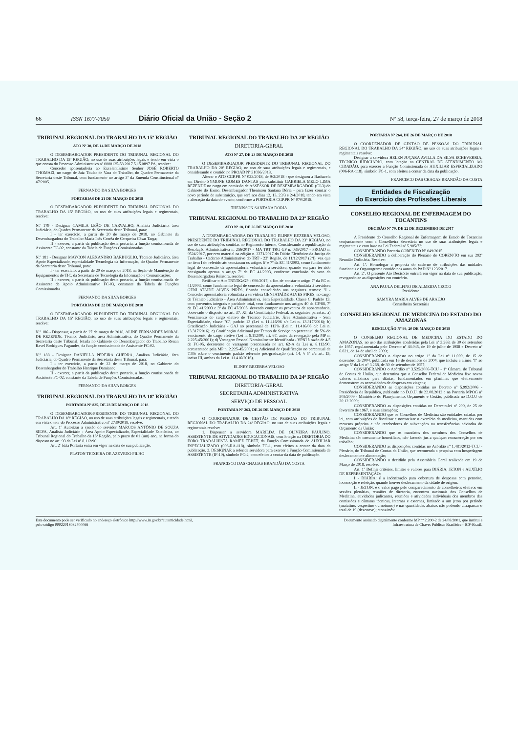66 ISSN 1677-7050 Diário Oficial da União - Seção 2 Nº 58, terça-feira, 27 de março de 2018
TRIBUNAL REGIONAL DO TRABALHO DA 15ª REGIÃO
ATO Nº 30, DE 14 DE MARÇO DE 2018
O DESEMBARGADOR PRESIDENTE DO TRIBUNAL REGIONAL DO TRABALHO DA 15ª REGIÃO, no uso de suas atribuições legais e tendo em vista o que consta do Processo Administrativo nº 0000125-58.2017.5.15.0897 PA, resolve:
Conceder aposentadoria ao Excelentíssimo Senhor JOSÉ ROBERTO THOMAZI, no cargo de Juiz Titular de Vara do Trabalho, do Quadro Permanente da Secretaria deste Tribunal, com fundamento no artigo 3º da Emenda Constitucional nº 47/2005.
FERNANDO DA SILVA BORGES
PORTARIAS DE 21 DE MARÇO DE 2018
O DESEMBARGADOR PRESIDENTE DO TRIBUNAL REGIONAL DO TRABALHO DA 15ª REGIÃO, no uso de suas atribuições legais e regimentais, resolve:
N.º 179 - Designar CAMILA LEÃO DE CARVALHO, Analista Judiciário, área Judiciária, do Quadro Permanente da Secretaria deste Tribunal, para:
I - ter exercício, a partir de 20 de março de 2018, no Gabinete da Desembargadora do Trabalho Maria Inês Corrêa de Cerqueira César Targa;
II - exercer, a partir da publicação desta portaria, a função comissionada de Assistente FC-02, constante da Tabela de Funções Comissionadas.
N.º 181 - Designar MAYCON ALEXANDRO BARBUGLIO, Técnico Judiciário, área Apoio Especializado, especialidade Tecnologia da Informação, do Quadro Permanente da Secretaria deste Tribunal, para:
I - ter exercício, a partir de 20 de março de 2018, na Seção de Manutenção de Equipamentos de TIC, da Secretaria de Tecnologia da Informação e Comunicações;
II - exercer, a partir da publicação desta portaria, a função comissionada de Assistente de Apoio Administrativo FC-03, constante da Tabela de Funções Comissionadas.
FERNANDO DA SILVA BORGES
PORTARIAS DE 22 DE MARÇO DE 2018
O DESEMBARGADOR PRESIDENTE DO TRIBUNAL REGIONAL DO TRABALHO DA 15ª REGIÃO, no uso de suas atribuições legais e regimentais, resolve:
N.º 186 - Dispensar, a partir de 27 de março de 2018, ALINE FERNANDEZ MORAL DE REZENDE, Técnico Judiciário, área Administrativa, do Quadro Permanente da Secretaria deste Tribunal, lotada no Gabinete do Desembargador do Trabalho Renan Ravel Rodrigues Fagundes, da função comissionada de Assistente FC-02.
N.º 188 - Designar DANIELLA PEREIRA GUERRA, Analista Judiciário, área Judiciária, do Quadro Permanente da Secretaria deste Tribunal, para:
I - ter exercício, a partir de 22 de março de 2018, no Gabinete do Desembargador do Trabalho Henrique Damiano;
II - exercer, a partir da publicação desta portaria, a função comissionada de Assistente FC-02, constante da Tabela de Funções Comissionadas.
FERNANDO DA SILVA BORGES
TRIBUNAL REGIONAL DO TRABALHO DA 18ª REGIÃO
PORTARIA Nº 825, DE 23 DE MARÇO DE 2018
O DESEMBARGADOR-PRESIDENTE DO TRIBUNAL REGIONAL DO TRABALHO DA 18ª REGIÃO, no uso de suas atribuições legais e regimentais, e tendo em vista o teor do Processo Administrativo nº 2730/2018, resolve:
Art. 1º Autorizar a cessão do servidor MARCOS ANTÔNIO DE SOUZA SILVA, Analista Judiciário - Área Apoio Especializado, Especialidade Estatística, ao Tribunal Regional do Trabalho da 16ª Região, pelo prazo de 01 (um) ano, na forma do disposto no art. 93 da Lei nº 8.112/90.
Art. 2º Esta Portaria entra em vigor na data de sua publicação.
PLATON TEIXEIRA DE AZEVEDO FILHO
TRIBUNAL REGIONAL DO TRABALHO DA 20ª REGIÃO
DIRETORIA-GERAL
ATO Nº 27, DE 23 DE MARÇO DE 2018
O DESEMBARGADOR PRESIDENTE DO TRIBUNAL REGIONAL DO TRABALHO DA 20ª REGIÃO, no uso de suas atribuições legais e regimentais, e considerando o contido no PROAD Nº 31036/2018,
Alterar o ATO CGP.PR Nº 023/2018, de 9/3/2018 - que designou a Bacharela em Direito SYMONE GOMES DANTAS para substituir GABRIELA MELO LIMA REZENDE no cargo em comissão de ASSESSOR DE DESEMBARGADOR (CJ-3) do Gabinete do Exmo. Desembargador Thenisson Santana Dória - para fazer constar o novo período de substituição, que será nos dias 12, 13, 23/3 e 2/4/2018, tendo em vista a alteração da data do evento, conforme a PORTARIA CGP.PR Nº 070/2018.
THENISSON SANTANA DÓRIA
TRIBUNAL REGIONAL DO TRABALHO DA 23ª REGIÃO
ATO Nº 18, DE 26 DE MARÇO DE 2018
A DESEMBARGADORA DO TRABALHO ELINEY BEZERRA VELOSO, PRESIDENTE DO TRIBUNAL REGIONAL DO TRABALHO DA 23ª REGIÃO, no uso de suas atribuições contidas no Regimento Interno, Considerando a republicação da Resolução Administrativa n. 256/2017 - MA TRT TRG GP n. 035/2017 - PROAD n. 9524/2017, por erro material na edição n. 2371/2017 do Diário Eletrônico da Justiça do Trabalho - Caderno Administrativo do TRT - 23ª Região, de 11/12/2017 (2ªf), vez que no item I do referido ato constaram os artigos 6º e 7º da EC 41/2003, como fundamento legal de concessão da aposentadoria voluntária à servidora, quando era para ter sido consignado apenas o artigo 7º da EC 41/2003, conforme conclusão do voto da Desembargadora Relatora, resolve:
Retificar o Ato TRT/DG/GP - 096/2017, a fim de constar o artigo 7º da EC n. 41/2003, como fundamento legal de concessão da aposentadoria voluntária à servidora GENI ATAÍDE ALVES PIRES, ficando consolidado nos seguintes termos: "I - Conceder aposentadoria voluntária à servidora GENI ATAÍDE ALVES PIRES, no cargo de Técnico Judiciário - Área Administrativa, Sem Especialidade, Classe C, Padrão 13, com proventos integrais e paridade total, com fundamento nos artigos 40 da CF/88, 7º da EC 41/2003 e 3º da EC 47/2005, devendo compor os proventos de aposentadoria, observado o disposto no art. 37, XI, da Constituição Federal, as seguintes parcelas: a) Vencimento do cargo efetivo de Técnico Judiciário, Área Administrativa - Sem Especialidade, classe "C", padrão 13 (Lei n. 11.416/06 c/c Lei n. 13.317/2016); b) Gratificação Judiciária - GAJ no percentual de 113% (Lei n. 11.416/06 c/c Lei n. 13.317/2016); c) Gratificação Adicional por Tempo de Serviço no percentual de 5% do vencimento do cargo efetivo (Lei n. 8.112/90, art. 67, antes da revogação pela MP n. 2.225-45/2001); d) Vantagem Pessoal Nominalmente Identificada - VPNI à razão de 4/5 de FC-05, decorrente de vantagem preconizada no art. 62-A da Lei n. 8.112/90, acrescentado pela MP n. 2.225-45/2001; e) Adicional de Qualificação no percentual de 7,5% sobre o vencimento padrão referente pós-graduação (art. 14, § 5º c/c art. 15, inciso III, ambos da Lei n. 11.416/2016).
ELINEY BEZERRA VELOSO
TRIBUNAL REGIONAL DO TRABALHO DA 24ª REGIÃO
DIRETORIA-GERAL
SECRETARIA ADMINISTRATIVA
SERVIÇO DE PESSOAL
PORTARIA Nº 263, DE 26 DE MARÇO DE 2018
O COORDENADOR DE GESTÃO DE PESSOAS DO TRIBUNAL REGIONAL DO TRABALHO DA 24ª REGIÃO, no uso de suas atribuições legais e regimentais resolve:
1. Dispensar a servidora MARILDA DE OLIVEIRA PAULINO, ASSISTENTE DE ATIVIDADES EDUCACIONAIS, com lotação na DIRETORIA DO FORO TRABALHISTA RAMEZ TEBET, da Função Comissionada de AUXILIAR ESPECIALIZADO (006-RA-118), símbolo FC-1, com efeitos a contar da data da publicação. 2. DESIGNAR a referida servidora para exercer a Função Comissionada de ASSISTENTE (IF-10), símbolo FC-2, com efeitos a contar da data de publicação.
FRANCISCO DAS CHAGAS BRANDÃO DA COSTA
PORTARIA Nº 264, DE 26 DE MARÇO DE 2018
O COORDENADOR DE GESTÃO DE PESSOAS DO TRIBUNAL REGIONAL DO TRABALHO DA 24ª REGIÃO, no uso de suas atribuições legais e regimentais resolve:
Designar a servidora HELEN JUÇARA AVILLA DA SILVA ECHEVERRIA, TÉCNICO JUDICIÁRIO, com lotação na CENTRAL DE ATENDIMENTO AO CIDADÃO, para exercer a Função Comissionada de AUXILIAR ESPECIALIZADO (006-RA-118), símbolo FC-1, com efeitos a contar da data da publicação.
FRANCISCO DAS CHAGAS BRANDÃO DA COSTA
Entidades de Fiscalização
do Exercício das Profissões Liberais
CONSELHO REGIONAL DE ENFERMAGEM DO TOCANTINS
DECISÃO Nº 79, DE 22 DE DEZEMBRO DE 2017
A Presidente do Conselho Regional de Enfermagem do Estado do Tocantins conjuntamente com a Conselheira Secretária no uso de suas atribuições legais e regimentais e com base na Lei Federal nº 5.905/73;
CONSIDERANDO Portaria COREN TO Nº 049/2015.
CONSIDERANDO a deliberação do Plenário do COREN/TO em sua 292ª Reunião Ordinária. Resolve:
Art. 1º. Homologar a proposta do caderno de atribuições das unidades funcionais e Organograma contido nos autos do PAD Nº 123/2017.
Art. 2º. O presente Ato Decisório entrará em vigor na data de sua publicação, revogando-se as disposições em contrário.
ANA PAULA DELFINO DE ALMEIDA CECCO
Presidente
SAMYRA MARIA ALVES DE ARAÚJO
Conselheira Secretária
CONSELHO REGIONAL DE MEDICINA DO ESTADO DO AMAZONAS
RESOLUÇÃO Nº 99, 20 DE MARÇO DE 2018
O CONSELHO REGIONAL DE MEDICINA DO ESTADO DO AMAZONAS, no uso das atribuições conferidas pela Lei nº 3.268, de 30 de setembro de 1957, regulamentada pelo Decreto nº 44.045, de 19 de julho de 1958 e Decreto nº 6.821, de 14 de abril de 2009;
CONSIDERANDO o disposto no artigo 1º da Lei nº 11.000, de 15 de dezembro de 2004, publicada em 16 de dezembro de 2004, que incluiu a alínea "l" ao artigo 5º da Lei nº 3.268, de 30 de setembro de 1957;
CONSIDERANDO o Acórdão nº 3.525/2006-TCU - 1ª Câmara, do Tribunal de Contas da União, que determina que o Conselho Federal de Medicina fixe novos valores máximos para diárias, fundamentados em planilhas que efetivamente demonstrem as necessidades de despesas em viagens;
CONSIDERANDO as disposições contidas no Decreto nº 5.992/2006 - Presidência da República, publicado no D.O.U. de 22.08.2012 e na Portaria MPOG nº 505/2009 - Ministério do Planejamento, Orçamento e Gestão, publicada no D.O.U de 30.12.2009;
CONSIDERANDO as disposições contidas no Decreto-lei nº 200, de 25 de fevereiro de 1967, e suas alterações;
CONSIDERANDO que os Conselhos de Medicina são entidades criadas por lei, com atribuições de fiscalizar e normatizar o exercício da medicina, mantidas com recursos próprios e não recebedoras de subvenções ou transferências advindas do Orçamento da União;
CONSIDERANDO que os mandatos dos membros dos Conselhos de Medicina são meramente honoríficos, não fazendo jus a qualquer remuneração por seu trabalho;
CONSIDERANDO as disposições contidas no Acórdão nº 1.481/2012-TCU - Plenário, do Tribunal de Contas da União, que recomenda a pesquisa com hospedagem deslocamento e alimentação;
CONSIDERANDO o decidido pela Assembleia Geral realizada em 19 de Março de 2018; resolve:
Art. 1º Definir critérios, limites e valores para DIÁRIA, JETON e AUXÍLIO DE REPRESENTAÇÃO:
I - DIÁRIA: é a indenização para cobertura de despesas com pernoite, locomoção e refeição, quando houver deslocamento da cidade de origem.
II - JETON: é o valor pago pelo comparecimento de conselheiros efetivos em sessões plenárias, reuniões de diretoria, encontros nacionais dos Conselhos de Medicina, atividades judicantes, reuniões e atividades individuais dos membros das comissões e câmaras técnicas, internas e externas, limitado a um jeton por período (matutino, vespertino ou noturno) e nas quantidades abaixo, não podendo ultrapassar o total de 19 (dezenove) jetons/mês:
Este documento pode ser verificado no endereço eletrônico http://www.in.gov.br/autenticidade.html,
pelo código 00022018032700066
Documento assinado digitalmente conforme MP nº 2.200-2 de 24/08/2001, que institui a
Infraestrutura de Chaves Públicas Brasileira - ICP-Brasil.